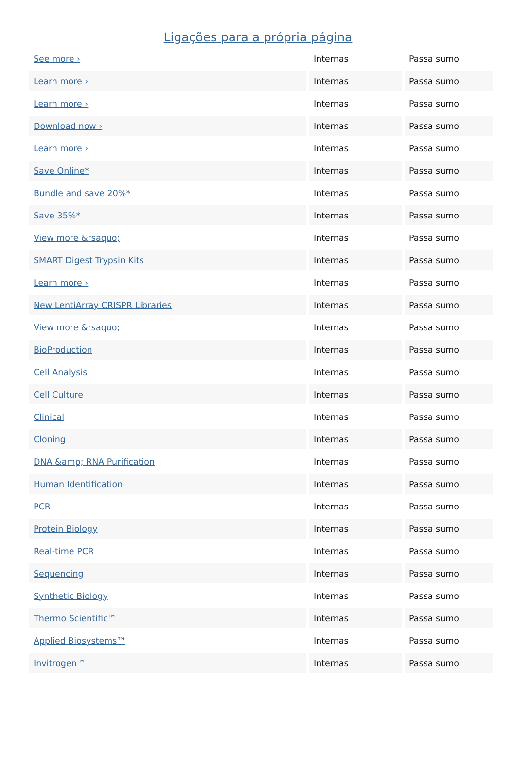Ligações para a própria página
| See more › | Internas | Passa sumo |
| Learn more › | Internas | Passa sumo |
| Learn more › | Internas | Passa sumo |
| Download now › | Internas | Passa sumo |
| Learn more › | Internas | Passa sumo |
| Save Online* | Internas | Passa sumo |
| Bundle and save 20%* | Internas | Passa sumo |
| Save 35%* | Internas | Passa sumo |
| View more &rsaquo; | Internas | Passa sumo |
| SMART Digest Trypsin Kits | Internas | Passa sumo |
| Learn more › | Internas | Passa sumo |
| New LentiArray CRISPR Libraries | Internas | Passa sumo |
| View more &rsaquo; | Internas | Passa sumo |
| BioProduction | Internas | Passa sumo |
| Cell Analysis | Internas | Passa sumo |
| Cell Culture | Internas | Passa sumo |
| Clinical | Internas | Passa sumo |
| Cloning | Internas | Passa sumo |
| DNA &amp; RNA Purification | Internas | Passa sumo |
| Human Identification | Internas | Passa sumo |
| PCR | Internas | Passa sumo |
| Protein Biology | Internas | Passa sumo |
| Real-time PCR | Internas | Passa sumo |
| Sequencing | Internas | Passa sumo |
| Synthetic Biology | Internas | Passa sumo |
| Thermo Scientific™ | Internas | Passa sumo |
| Applied Biosystems™ | Internas | Passa sumo |
| Invitrogen™ | Internas | Passa sumo |